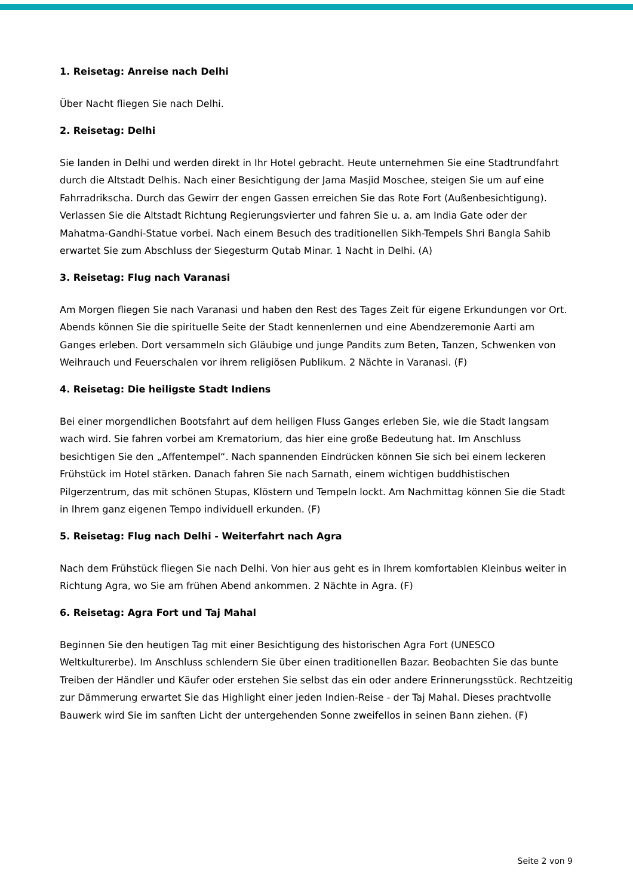1. Reisetag: Anreise nach Delhi
Über Nacht fliegen Sie nach Delhi.
2. Reisetag: Delhi
Sie landen in Delhi und werden direkt in Ihr Hotel gebracht. Heute unternehmen Sie eine Stadtrundfahrt durch die Altstadt Delhis. Nach einer Besichtigung der Jama Masjid Moschee, steigen Sie um auf eine Fahrradrikscha. Durch das Gewirr der engen Gassen erreichen Sie das Rote Fort (Außenbesichtigung). Verlassen Sie die Altstadt Richtung Regierungsvierter und fahren Sie u. a. am India Gate oder der Mahatma-Gandhi-Statue vorbei. Nach einem Besuch des traditionellen Sikh-Tempels Shri Bangla Sahib erwartet Sie zum Abschluss der Siegesturm Qutab Minar. 1 Nacht in Delhi. (A)
3. Reisetag: Flug nach Varanasi
Am Morgen fliegen Sie nach Varanasi und haben den Rest des Tages Zeit für eigene Erkundungen vor Ort. Abends können Sie die spirituelle Seite der Stadt kennenlernen und eine Abendzeremonie Aarti am Ganges erleben. Dort versammeln sich Gläubige und junge Pandits zum Beten, Tanzen, Schwenken von Weihrauch und Feuerschalen vor ihrem religiösen Publikum. 2 Nächte in Varanasi. (F)
4. Reisetag: Die heiligste Stadt Indiens
Bei einer morgendlichen Bootsfahrt auf dem heiligen Fluss Ganges erleben Sie, wie die Stadt langsam wach wird. Sie fahren vorbei am Krematorium, das hier eine große Bedeutung hat. Im Anschluss besichtigen Sie den „Affentempel“. Nach spannenden Eindrücken können Sie sich bei einem leckeren Frühstück im Hotel stärken. Danach fahren Sie nach Sarnath, einem wichtigen buddhistischen Pilgerzentrum, das mit schönen Stupas, Klöstern und Tempeln lockt. Am Nachmittag können Sie die Stadt in Ihrem ganz eigenen Tempo individuell erkunden. (F)
5. Reisetag: Flug nach Delhi - Weiterfahrt nach Agra
Nach dem Frühstück fliegen Sie nach Delhi. Von hier aus geht es in Ihrem komfortablen Kleinbus weiter in Richtung Agra, wo Sie am frühen Abend ankommen. 2 Nächte in Agra. (F)
6. Reisetag: Agra Fort und Taj Mahal
Beginnen Sie den heutigen Tag mit einer Besichtigung des historischen Agra Fort (UNESCO Weltkulturerbe). Im Anschluss schlendern Sie über einen traditionellen Bazar. Beobachten Sie das bunte Treiben der Händler und Käufer oder erstehen Sie selbst das ein oder andere Erinnerungsstück. Rechtzeitig zur Dämmerung erwartet Sie das Highlight einer jeden Indien-Reise - der Taj Mahal. Dieses prachtvolle Bauwerk wird Sie im sanften Licht der untergehenden Sonne zweifellos in seinen Bann ziehen. (F)
Seite 2 von 9